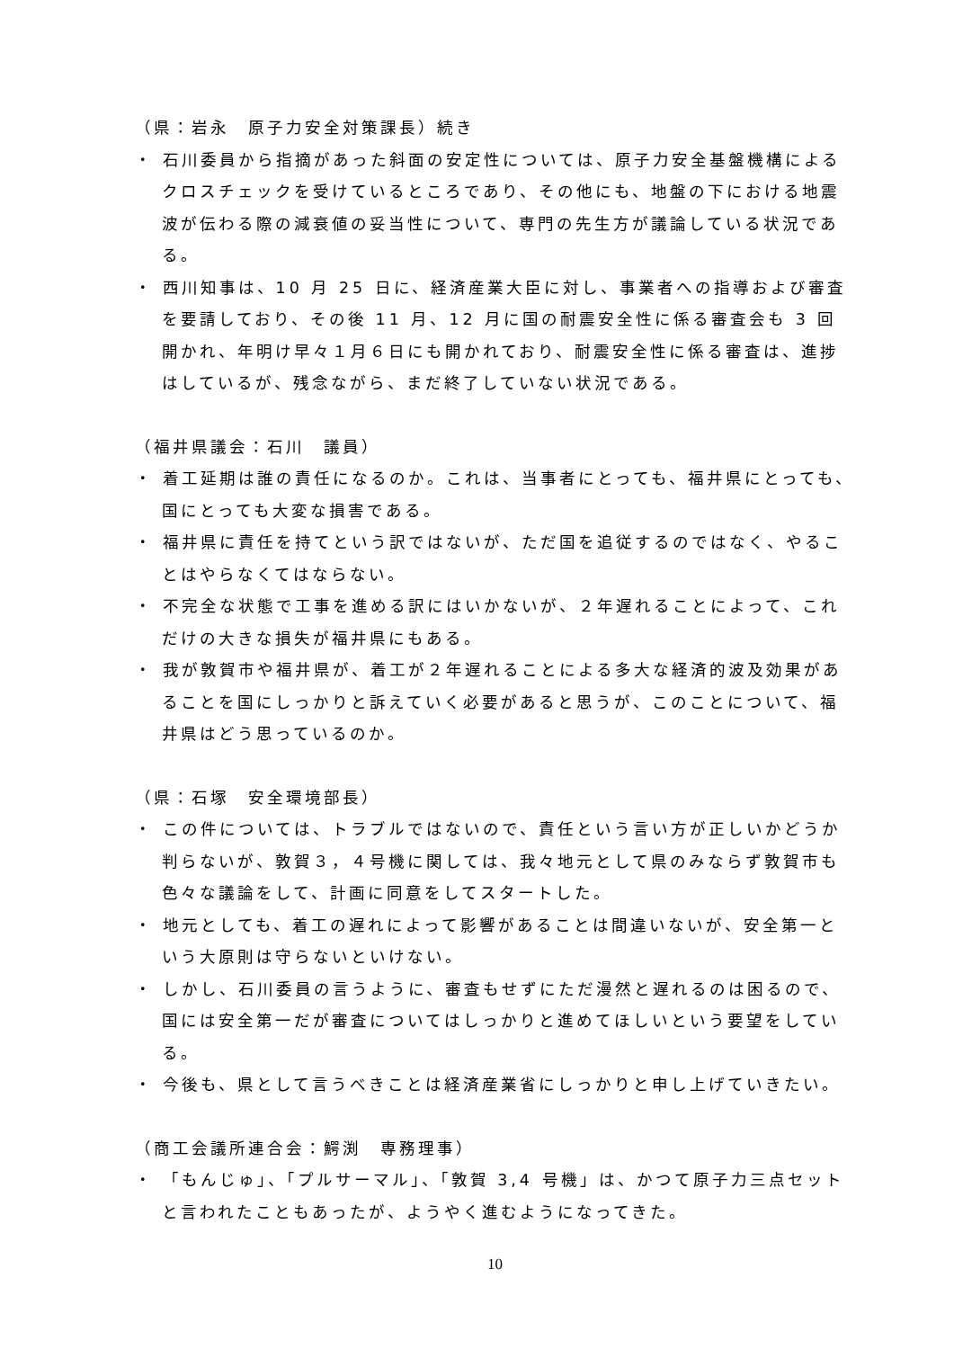（県：岩永　原子力安全対策課長）続き
・ 石川委員から指摘があった斜面の安定性については、原子力安全基盤機構によるクロスチェックを受けているところであり、その他にも、地盤の下における地震波が伝わる際の減衰値の妥当性について、専門の先生方が議論している状況である。
・ 西川知事は、10 月 25 日に、経済産業大臣に対し、事業者への指導および審査を要請しており、その後 11 月、12 月に国の耐震安全性に係る審査会も 3 回開かれ、年明け早々１月６日にも開かれており、耐震安全性に係る審査は、進捗はしているが、残念ながら、まだ終了していない状況である。
（福井県議会：石川　議員）
・ 着工延期は誰の責任になるのか。これは、当事者にとっても、福井県にとっても、国にとっても大変な損害である。
・ 福井県に責任を持てという訳ではないが、ただ国を追従するのではなく、やることはやらなくてはならない。
・ 不完全な状態で工事を進める訳にはいかないが、２年遅れることによって、これだけの大きな損失が福井県にもある。
・ 我が敦賀市や福井県が、着工が２年遅れることによる多大な経済的波及効果があることを国にしっかりと訴えていく必要があると思うが、このことについて、福井県はどう思っているのか。
（県：石塚　安全環境部長）
・ この件については、トラブルではないので、責任という言い方が正しいかどうか判らないが、敦賀３，４号機に関しては、我々地元として県のみならず敦賀市も色々な議論をして、計画に同意をしてスタートした。
・ 地元としても、着工の遅れによって影響があることは間違いないが、安全第一という大原則は守らないといけない。
・ しかし、石川委員の言うように、審査もせずにただ漫然と遅れるのは困るので、国には安全第一だが審査についてはしっかりと進めてほしいという要望をしている。
・ 今後も、県として言うべきことは経済産業省にしっかりと申し上げていきたい。
（商工会議所連合会：鰐渕　専務理事）
・ 「もんじゅ」、「プルサーマル」、「敦賀 3,4 号機」は、かつて原子力三点セットと言われたこともあったが、ようやく進むようになってきた。
10